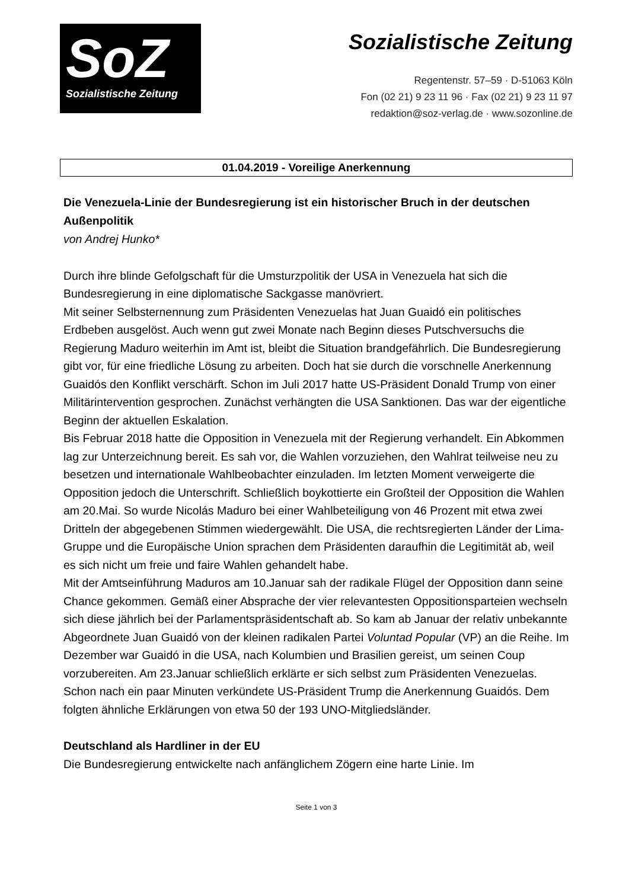SoZ
Sozialistische Zeitung
Sozialistische Zeitung
Regentenstr. 57–59 · D-51063 Köln
Fon (02 21) 9 23 11 96 · Fax (02 21) 9 23 11 97
redaktion@soz-verlag.de · www.sozonline.de
01.04.2019 - Voreilige Anerkennung
Die Venezuela-Linie der Bundesregierung ist ein historischer Bruch in der deutschen Außenpolitik
von Andrej Hunko*
Durch ihre blinde Gefolgschaft für die Umsturzpolitik der USA in Venezuela hat sich die Bundesregierung in eine diplomatische Sackgasse manövriert.
Mit seiner Selbsternennung zum Präsidenten Venezuelas hat Juan Guaidó ein politisches Erdbeben ausgelöst. Auch wenn gut zwei Monate nach Beginn dieses Putschversuchs die Regierung Maduro weiterhin im Amt ist, bleibt die Situation brandgefährlich. Die Bundesregierung gibt vor, für eine friedliche Lösung zu arbeiten. Doch hat sie durch die vorschnelle Anerkennung Guaidós den Konflikt verschärft. Schon im Juli 2017 hatte US-Präsident Donald Trump von einer Militärintervention gesprochen. Zunächst verhängten die USA Sanktionen. Das war der eigentliche Beginn der aktuellen Eskalation.
Bis Februar 2018 hatte die Opposition in Venezuela mit der Regierung verhandelt. Ein Abkommen lag zur Unterzeichnung bereit. Es sah vor, die Wahlen vorzuziehen, den Wahlrat teilweise neu zu besetzen und internationale Wahlbeobachter einzuladen. Im letzten Moment verweigerte die Opposition jedoch die Unterschrift. Schließlich boykottierte ein Großteil der Opposition die Wahlen am 20.Mai. So wurde Nicolás Maduro bei einer Wahlbeteiligung von 46 Prozent mit etwa zwei Dritteln der abgegebenen Stimmen wiedergewählt. Die USA, die rechtsregierten Länder der Lima-Gruppe und die Europäische Union sprachen dem Präsidenten daraufhin die Legitimität ab, weil es sich nicht um freie und faire Wahlen gehandelt habe.
Mit der Amtseinführung Maduros am 10.Januar sah der radikale Flügel der Opposition dann seine Chance gekommen. Gemäß einer Absprache der vier relevantesten Oppositionsparteien wechseln sich diese jährlich bei der Parlamentspräsidentschaft ab. So kam ab Januar der relativ unbekannte Abgeordnete Juan Guaidó von der kleinen radikalen Partei Voluntad Popular (VP) an die Reihe. Im Dezember war Guaidó in die USA, nach Kolumbien und Brasilien gereist, um seinen Coup vorzubereiten. Am 23.Januar schließlich erklärte er sich selbst zum Präsidenten Venezuelas. Schon nach ein paar Minuten verkündete US-Präsident Trump die Anerkennung Guaidós. Dem folgten ähnliche Erklärungen von etwa 50 der 193 UNO-Mitgliedsländer.
Deutschland als Hardliner in der EU
Die Bundesregierung entwickelte nach anfänglichem Zögern eine harte Linie. Im
Seite 1 von 3